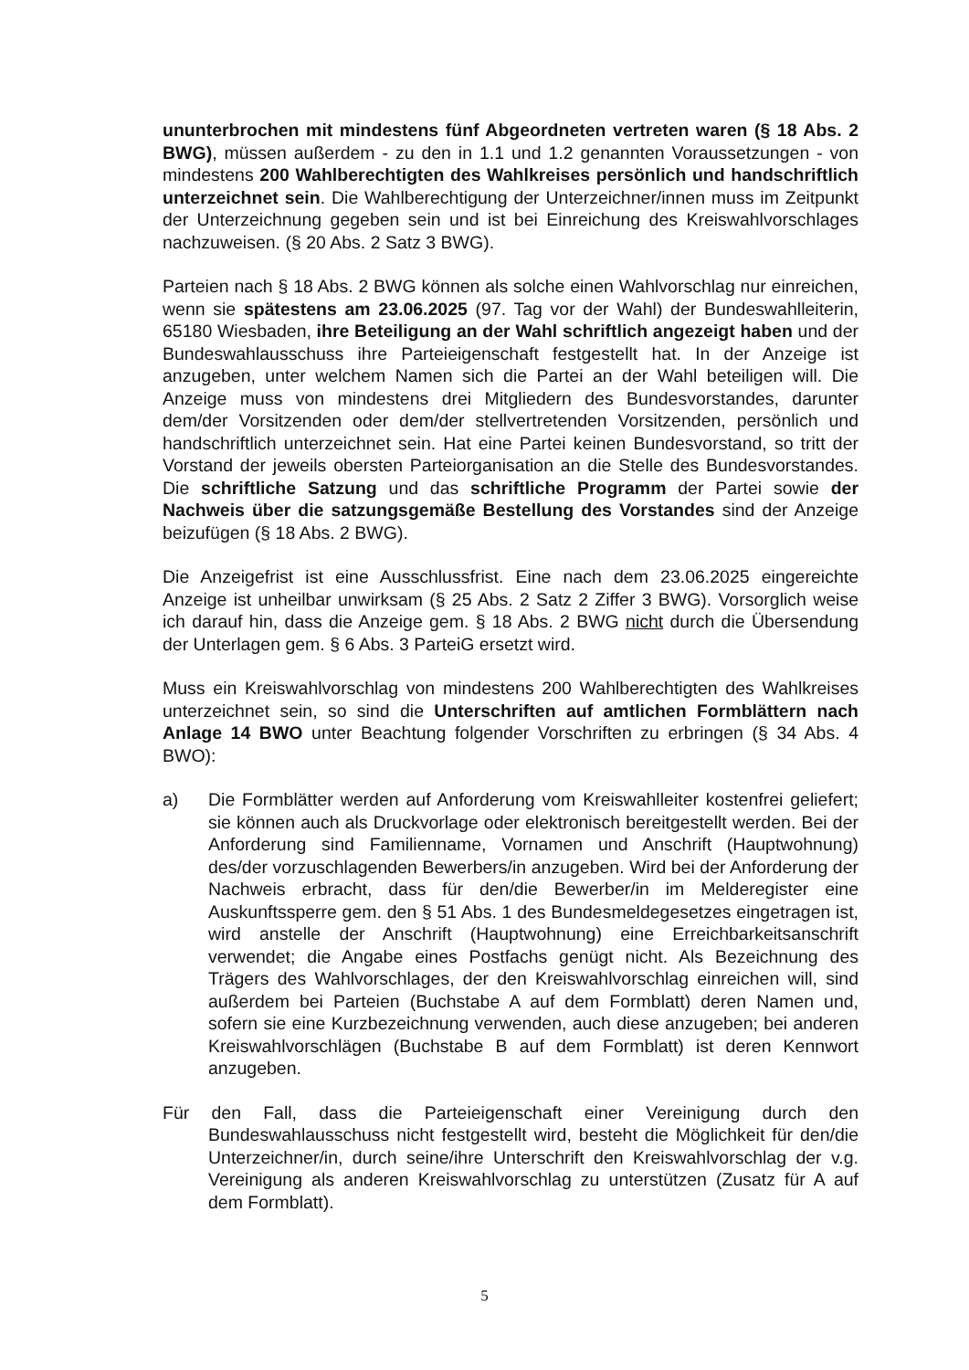ununterbrochen mit mindestens fünf Abgeordneten vertreten waren (§ 18 Abs. 2 BWG), müssen außerdem - zu den in 1.1 und 1.2 genannten Voraussetzungen - von mindestens 200 Wahlberechtigten des Wahlkreises persönlich und handschriftlich unterzeichnet sein. Die Wahlberechtigung der Unterzeichner/innen muss im Zeitpunkt der Unterzeichnung gegeben sein und ist bei Einreichung des Kreiswahlvorschlages nachzuweisen. (§ 20 Abs. 2 Satz 3 BWG).
Parteien nach § 18 Abs. 2 BWG können als solche einen Wahlvorschlag nur einreichen, wenn sie spätestens am 23.06.2025 (97. Tag vor der Wahl) der Bundeswahlleiterin, 65180 Wiesbaden, ihre Beteiligung an der Wahl schriftlich angezeigt haben und der Bundeswahlausschuss ihre Parteieigenschaft festgestellt hat. In der Anzeige ist anzugeben, unter welchem Namen sich die Partei an der Wahl beteiligen will. Die Anzeige muss von mindestens drei Mitgliedern des Bundesvorstandes, darunter dem/der Vorsitzenden oder dem/der stellvertretenden Vorsitzenden, persönlich und handschriftlich unterzeichnet sein. Hat eine Partei keinen Bundesvorstand, so tritt der Vorstand der jeweils obersten Parteiorganisation an die Stelle des Bundesvorstandes. Die schriftliche Satzung und das schriftliche Programm der Partei sowie der Nachweis über die satzungsgemäße Bestellung des Vorstandes sind der Anzeige beizufügen (§ 18 Abs. 2 BWG).
Die Anzeigefrist ist eine Ausschlussfrist. Eine nach dem 23.06.2025 eingereichte Anzeige ist unheilbar unwirksam (§ 25 Abs. 2 Satz 2 Ziffer 3 BWG). Vorsorglich weise ich darauf hin, dass die Anzeige gem. § 18 Abs. 2 BWG nicht durch die Übersendung der Unterlagen gem. § 6 Abs. 3 ParteiG ersetzt wird.
Muss ein Kreiswahlvorschlag von mindestens 200 Wahlberechtigten des Wahlkreises unterzeichnet sein, so sind die Unterschriften auf amtlichen Formblättern nach Anlage 14 BWO unter Beachtung folgender Vorschriften zu erbringen (§ 34 Abs. 4 BWO):
a) Die Formblätter werden auf Anforderung vom Kreiswahlleiter kostenfrei geliefert; sie können auch als Druckvorlage oder elektronisch bereitgestellt werden. Bei der Anforderung sind Familienname, Vornamen und Anschrift (Hauptwohnung) des/der vorzuschlagenden Bewerbers/in anzugeben. Wird bei der Anforderung der Nachweis erbracht, dass für den/die Bewerber/in im Melderegister eine Auskunftssperre gem. den § 51 Abs. 1 des Bundesmeldegesetzes eingetragen ist, wird anstelle der Anschrift (Hauptwohnung) eine Erreichbarkeitsanschrift verwendet; die Angabe eines Postfachs genügt nicht. Als Bezeichnung des Trägers des Wahlvorschlages, der den Kreiswahlvorschlag einreichen will, sind außerdem bei Parteien (Buchstabe A auf dem Formblatt) deren Namen und, sofern sie eine Kurzbezeichnung verwenden, auch diese anzugeben; bei anderen Kreiswahlvorschlägen (Buchstabe B auf dem Formblatt) ist deren Kennwort anzugeben.
Für den Fall, dass die Parteieigenschaft einer Vereinigung durch den Bundeswahlausschuss nicht festgestellt wird, besteht die Möglichkeit für den/die Unterzeichner/in, durch seine/ihre Unterschrift den Kreiswahlvorschlag der v.g. Vereinigung als anderen Kreiswahlvorschlag zu unterstützen (Zusatz für A auf dem Formblatt).
5